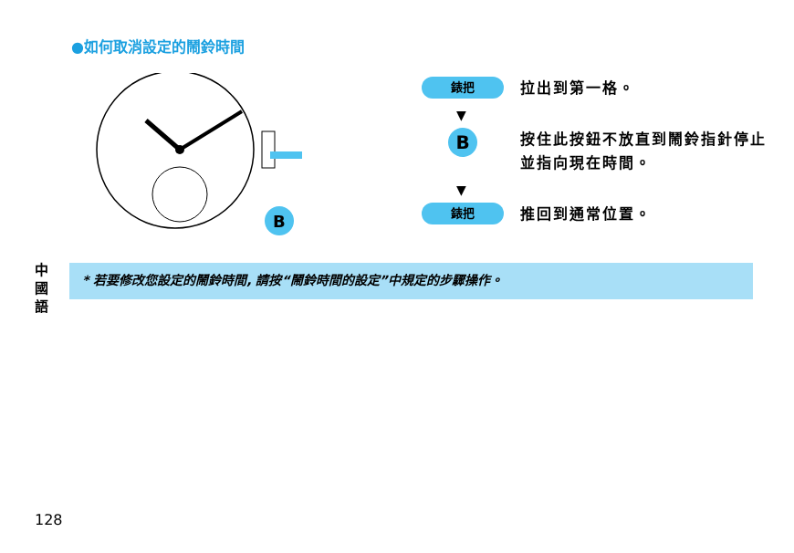●如何取消設定的鬧鈴時間
B
錶把
拉出到第一格。
▼
B
按住此按鈕不放直到鬧鈴指針停止並指向現在時間。
▼
錶把
推回到通常位置。
中國語
* 若要修改您設定的鬧鈴時間, 請按“鬧鈴時間的設定”中規定的步驟操作。
128